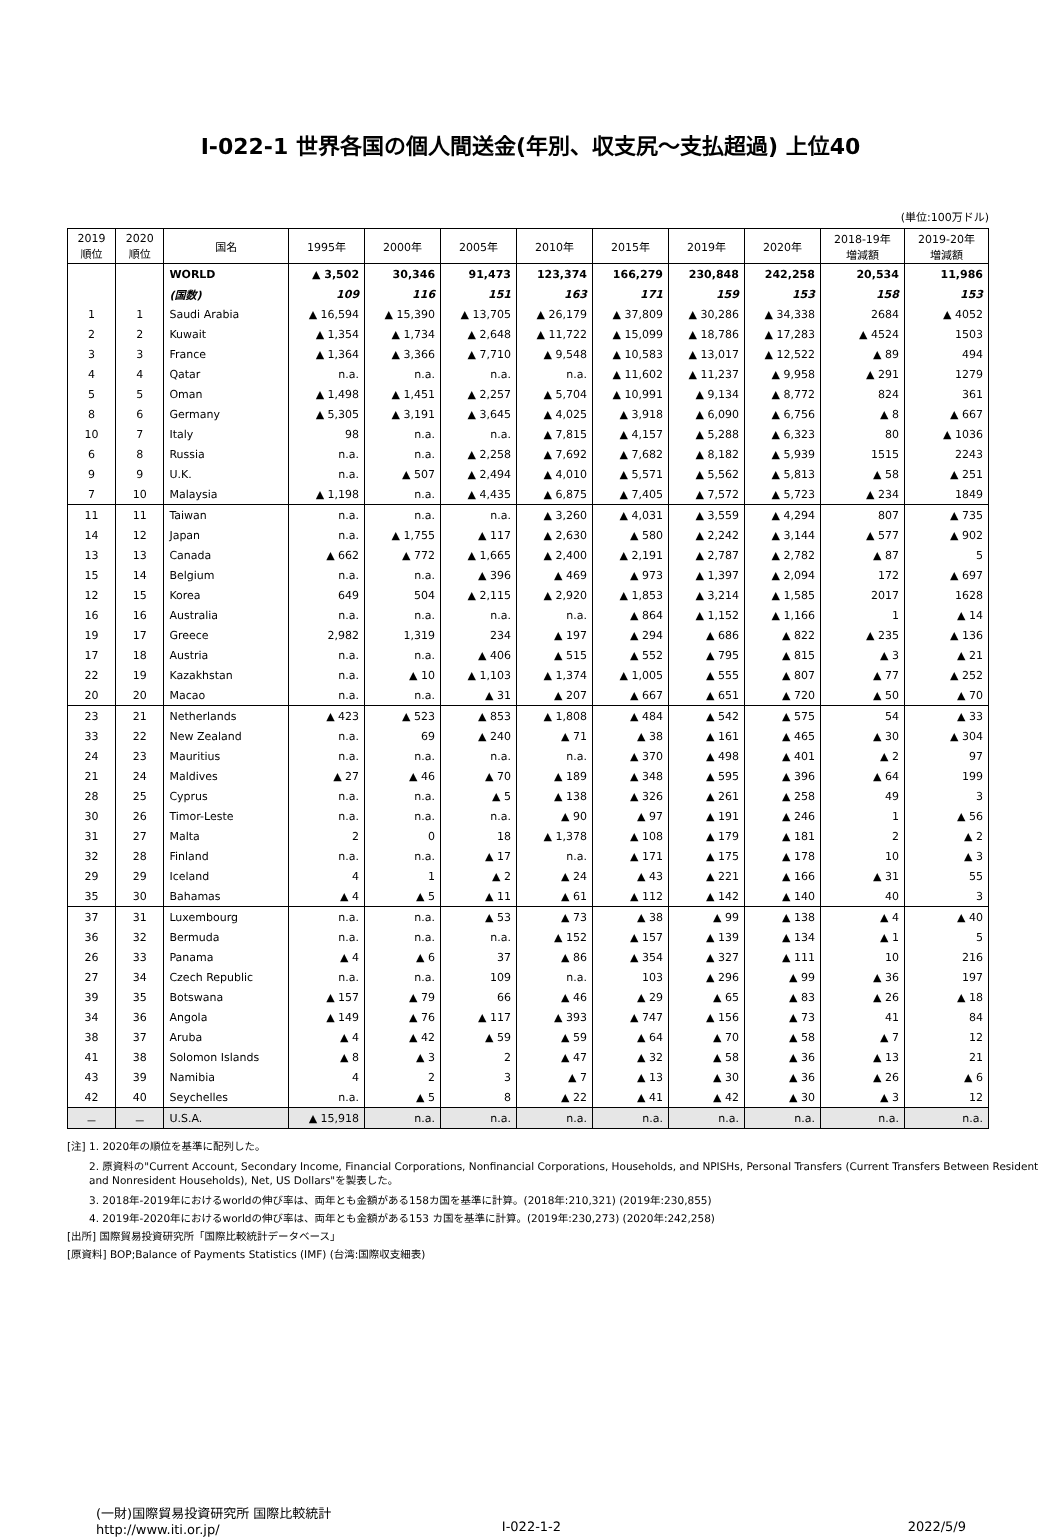Ⅰ-022-1 世界各国の個人間送金(年別、収支尻～支払超過) 上位40
(単位:100万ドル)
| 2019 順位 | 2020 順位 | 国名 | 1995年 | 2000年 | 2005年 | 2010年 | 2015年 | 2019年 | 2020年 | 2018-19年 増減額 | 2019-20年 増減額 |
| --- | --- | --- | --- | --- | --- | --- | --- | --- | --- | --- | --- |
| | | WORLD | ▲ 3,502 | 30,346 | 91,473 | 123,374 | 166,279 | 230,848 | 242,258 | 20,534 | 11,986 |
| | | (国数) | 109 | 116 | 151 | 163 | 171 | 159 | 153 | 158 | 153 |
| 1 | 1 | Saudi Arabia | ▲ 16,594 | ▲ 15,390 | ▲ 13,705 | ▲ 26,179 | ▲ 37,809 | ▲ 30,286 | ▲ 34,338 | 2684 | ▲ 4052 |
| 2 | 2 | Kuwait | ▲ 1,354 | ▲ 1,734 | ▲ 2,648 | ▲ 11,722 | ▲ 15,099 | ▲ 18,786 | ▲ 17,283 | ▲ 4524 | 1503 |
| 3 | 3 | France | ▲ 1,364 | ▲ 3,366 | ▲ 7,710 | ▲ 9,548 | ▲ 10,583 | ▲ 13,017 | ▲ 12,522 | ▲ 89 | 494 |
| 4 | 4 | Qatar | n.a. | n.a. | n.a. | n.a. | ▲ 11,602 | ▲ 11,237 | ▲ 9,958 | ▲ 291 | 1279 |
| 5 | 5 | Oman | ▲ 1,498 | ▲ 1,451 | ▲ 2,257 | ▲ 5,704 | ▲ 10,991 | ▲ 9,134 | ▲ 8,772 | 824 | 361 |
| 8 | 6 | Germany | ▲ 5,305 | ▲ 3,191 | ▲ 3,645 | ▲ 4,025 | ▲ 3,918 | ▲ 6,090 | ▲ 6,756 | ▲ 8 | ▲ 667 |
| 10 | 7 | Italy | 98 | n.a. | n.a. | ▲ 7,815 | ▲ 4,157 | ▲ 5,288 | ▲ 6,323 | 80 | ▲ 1036 |
| 6 | 8 | Russia | n.a. | n.a. | ▲ 2,258 | ▲ 7,692 | ▲ 7,682 | ▲ 8,182 | ▲ 5,939 | 1515 | 2243 |
| 9 | 9 | U.K. | n.a. | ▲ 507 | ▲ 2,494 | ▲ 4,010 | ▲ 5,571 | ▲ 5,562 | ▲ 5,813 | ▲ 58 | ▲ 251 |
| 7 | 10 | Malaysia | ▲ 1,198 | n.a. | ▲ 4,435 | ▲ 6,875 | ▲ 7,405 | ▲ 7,572 | ▲ 5,723 | ▲ 234 | 1849 |
| 11 | 11 | Taiwan | n.a. | n.a. | n.a. | ▲ 3,260 | ▲ 4,031 | ▲ 3,559 | ▲ 4,294 | 807 | ▲ 735 |
| 14 | 12 | Japan | n.a. | ▲ 1,755 | ▲ 117 | ▲ 2,630 | ▲ 580 | ▲ 2,242 | ▲ 3,144 | ▲ 577 | ▲ 902 |
| 13 | 13 | Canada | ▲ 662 | ▲ 772 | ▲ 1,665 | ▲ 2,400 | ▲ 2,191 | ▲ 2,787 | ▲ 2,782 | ▲ 87 | 5 |
| 15 | 14 | Belgium | n.a. | n.a. | ▲ 396 | ▲ 469 | ▲ 973 | ▲ 1,397 | ▲ 2,094 | 172 | ▲ 697 |
| 12 | 15 | Korea | 649 | 504 | ▲ 2,115 | ▲ 2,920 | ▲ 1,853 | ▲ 3,214 | ▲ 1,585 | 2017 | 1628 |
| 16 | 16 | Australia | n.a. | n.a. | n.a. | n.a. | ▲ 864 | ▲ 1,152 | ▲ 1,166 | 1 | ▲ 14 |
| 19 | 17 | Greece | 2,982 | 1,319 | 234 | ▲ 197 | ▲ 294 | ▲ 686 | ▲ 822 | ▲ 235 | ▲ 136 |
| 17 | 18 | Austria | n.a. | n.a. | ▲ 406 | ▲ 515 | ▲ 552 | ▲ 795 | ▲ 815 | ▲ 3 | ▲ 21 |
| 22 | 19 | Kazakhstan | n.a. | ▲ 10 | ▲ 1,103 | ▲ 1,374 | ▲ 1,005 | ▲ 555 | ▲ 807 | ▲ 77 | ▲ 252 |
| 20 | 20 | Macao | n.a. | n.a. | ▲ 31 | ▲ 207 | ▲ 667 | ▲ 651 | ▲ 720 | ▲ 50 | ▲ 70 |
| 23 | 21 | Netherlands | ▲ 423 | ▲ 523 | ▲ 853 | ▲ 1,808 | ▲ 484 | ▲ 542 | ▲ 575 | 54 | ▲ 33 |
| 33 | 22 | New Zealand | n.a. | 69 | ▲ 240 | ▲ 71 | ▲ 38 | ▲ 161 | ▲ 465 | ▲ 30 | ▲ 304 |
| 24 | 23 | Mauritius | n.a. | n.a. | n.a. | n.a. | ▲ 370 | ▲ 498 | ▲ 401 | ▲ 2 | 97 |
| 21 | 24 | Maldives | ▲ 27 | ▲ 46 | ▲ 70 | ▲ 189 | ▲ 348 | ▲ 595 | ▲ 396 | ▲ 64 | 199 |
| 28 | 25 | Cyprus | n.a. | n.a. | ▲ 5 | ▲ 138 | ▲ 326 | ▲ 261 | ▲ 258 | 49 | 3 |
| 30 | 26 | Timor-Leste | n.a. | n.a. | n.a. | ▲ 90 | ▲ 97 | ▲ 191 | ▲ 246 | 1 | ▲ 56 |
| 31 | 27 | Malta | 2 | 0 | 18 | ▲ 1,378 | ▲ 108 | ▲ 179 | ▲ 181 | 2 | ▲ 2 |
| 32 | 28 | Finland | n.a. | n.a. | ▲ 17 | n.a. | ▲ 171 | ▲ 175 | ▲ 178 | 10 | ▲ 3 |
| 29 | 29 | Iceland | 4 | 1 | ▲ 2 | ▲ 24 | ▲ 43 | ▲ 221 | ▲ 166 | ▲ 31 | 55 |
| 35 | 30 | Bahamas | ▲ 4 | ▲ 5 | ▲ 11 | ▲ 61 | ▲ 112 | ▲ 142 | ▲ 140 | 40 | 3 |
| 37 | 31 | Luxembourg | n.a. | n.a. | ▲ 53 | ▲ 73 | ▲ 38 | ▲ 99 | ▲ 138 | ▲ 4 | ▲ 40 |
| 36 | 32 | Bermuda | n.a. | n.a. | n.a. | ▲ 152 | ▲ 157 | ▲ 139 | ▲ 134 | ▲ 1 | 5 |
| 26 | 33 | Panama | ▲ 4 | ▲ 6 | 37 | ▲ 86 | ▲ 354 | ▲ 327 | ▲ 111 | 10 | 216 |
| 27 | 34 | Czech Republic | n.a. | n.a. | 109 | n.a. | 103 | ▲ 296 | ▲ 99 | ▲ 36 | 197 |
| 39 | 35 | Botswana | ▲ 157 | ▲ 79 | 66 | ▲ 46 | ▲ 29 | ▲ 65 | ▲ 83 | ▲ 26 | ▲ 18 |
| 34 | 36 | Angola | ▲ 149 | ▲ 76 | ▲ 117 | ▲ 393 | ▲ 747 | ▲ 156 | ▲ 73 | 41 | 84 |
| 38 | 37 | Aruba | ▲ 4 | ▲ 42 | ▲ 59 | ▲ 59 | ▲ 64 | ▲ 70 | ▲ 58 | ▲ 7 | 12 |
| 41 | 38 | Solomon Islands | ▲ 8 | ▲ 3 | 2 | ▲ 47 | ▲ 32 | ▲ 58 | ▲ 36 | ▲ 13 | 21 |
| 43 | 39 | Namibia | 4 | 2 | 3 | ▲ 7 | ▲ 13 | ▲ 30 | ▲ 36 | ▲ 26 | ▲ 6 |
| 42 | 40 | Seychelles | n.a. | ▲ 5 | 8 | ▲ 22 | ▲ 41 | ▲ 42 | ▲ 30 | ▲ 3 | 12 |
| － | － | U.S.A. | ▲ 15,918 | n.a. | n.a. | n.a. | n.a. | n.a. | n.a. | n.a. | n.a. |
[注] 1. 2020年の順位を基準に配列した。
2. 原資料の"Current Account, Secondary Income, Financial Corporations, Nonfinancial Corporations, Households, and NPISHs, Personal Transfers (Current Transfers Between Resident and Nonresident Households), Net, US Dollars"を製表した。
3. 2018年-2019年におけるworldの伸び率は、両年とも金額がある158カ国を基準に計算。(2018年:210,321) (2019年:230,855)
4. 2019年-2020年におけるworldの伸び率は、両年とも金額がある153 カ国を基準に計算。(2019年:230,273) (2020年:242,258)
[出所] 国際貿易投資研究所「国際比較統計データベース」
[原資料] BOP;Balance of Payments Statistics (IMF) (台湾:国際収支細表)
(一財)国際貿易投資研究所 国際比較統計
http://www.iti.or.jp/
Ⅰ-022-1-2 2022/5/9